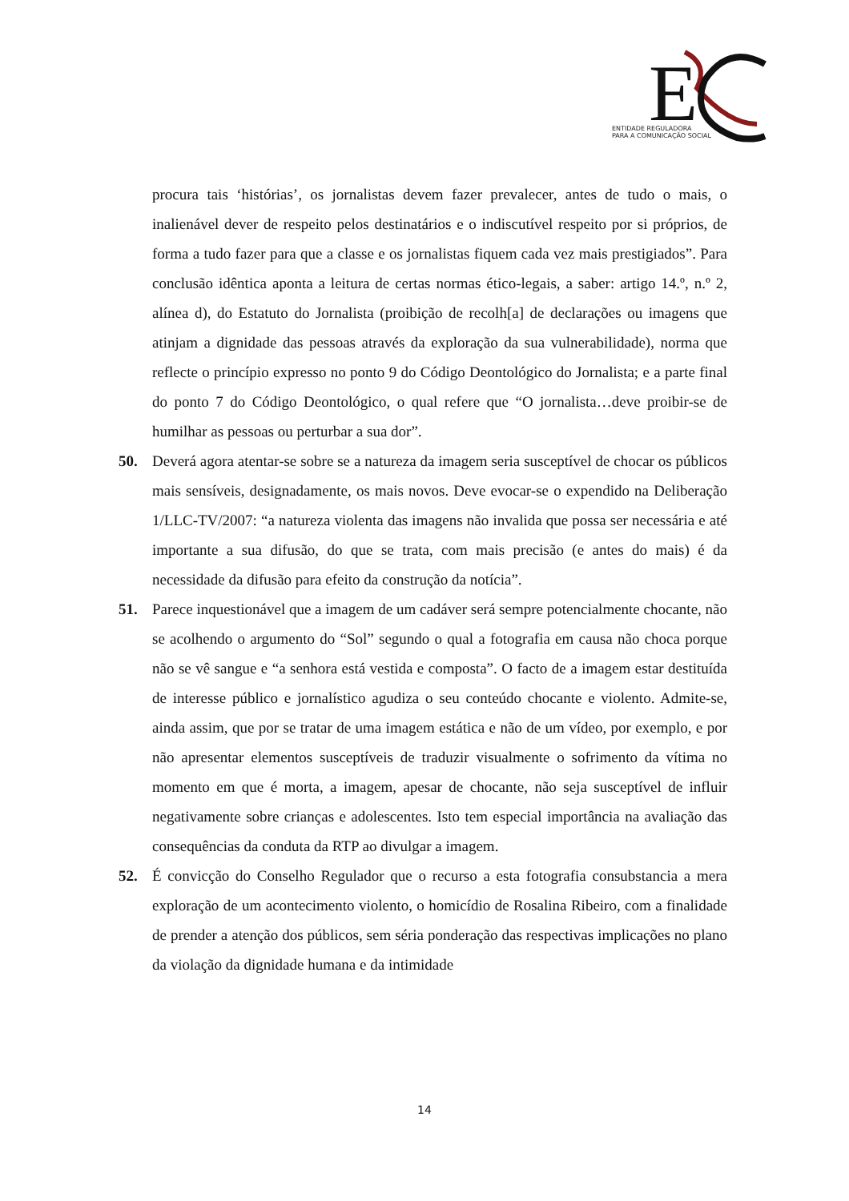E
ENTIDADE REGULADORA
PARA A COMUNICAÇÃO SOCIAL
procura tais ‘histórias’, os jornalistas devem fazer prevalecer, antes de tudo o mais, o inalienável dever de respeito pelos destinatários e o indiscutível respeito por si próprios, de forma a tudo fazer para que a classe e os jornalistas fiquem cada vez mais prestigiados”. Para conclusão idêntica aponta a leitura de certas normas ético-legais, a saber: artigo 14.º, n.º 2, alínea d), do Estatuto do Jornalista (proibição de recolh[a] de declarações ou imagens que atinjam a dignidade das pessoas através da exploração da sua vulnerabilidade), norma que reflecte o princípio expresso no ponto 9 do Código Deontológico do Jornalista; e a parte final do ponto 7 do Código Deontológico, o qual refere que “O jornalista…deve proibir-se de humilhar as pessoas ou perturbar a sua dor”.
50. Deverá agora atentar-se sobre se a natureza da imagem seria susceptível de chocar os públicos mais sensíveis, designadamente, os mais novos. Deve evocar-se o expendido na Deliberação 1/LLC-TV/2007: “a natureza violenta das imagens não invalida que possa ser necessária e até importante a sua difusão, do que se trata, com mais precisão (e antes do mais) é da necessidade da difusão para efeito da construção da notícia”.
51. Parece inquestionável que a imagem de um cadáver será sempre potencialmente chocante, não se acolhendo o argumento do “Sol” segundo o qual a fotografia em causa não choca porque não se vê sangue e “a senhora está vestida e composta”. O facto de a imagem estar destituída de interesse público e jornalístico agudiza o seu conteúdo chocante e violento. Admite-se, ainda assim, que por se tratar de uma imagem estática e não de um vídeo, por exemplo, e por não apresentar elementos susceptíveis de traduzir visualmente o sofrimento da vítima no momento em que é morta, a imagem, apesar de chocante, não seja susceptível de influir negativamente sobre crianças e adolescentes. Isto tem especial importância na avaliação das consequências da conduta da RTP ao divulgar a imagem.
52. É convicção do Conselho Regulador que o recurso a esta fotografia consubstancia a mera exploração de um acontecimento violento, o homicídio de Rosalina Ribeiro, com a finalidade de prender a atenção dos públicos, sem séria ponderação das respectivas implicações no plano da violação da dignidade humana e da intimidade
14